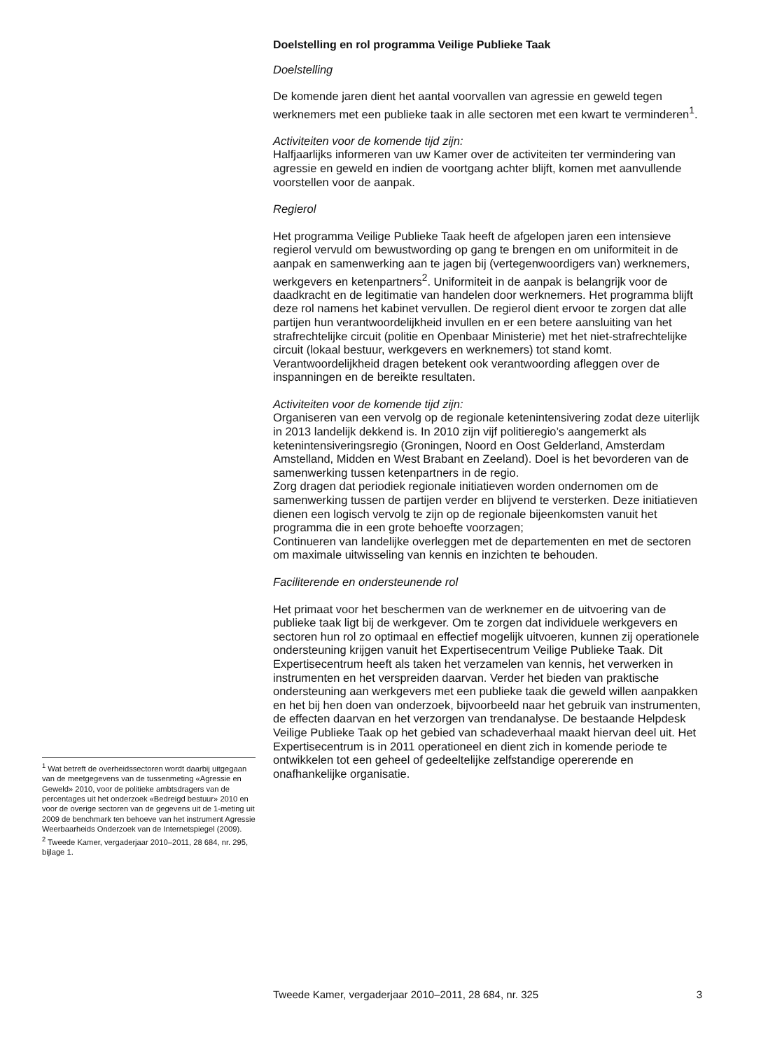Doelstelling en rol programma Veilige Publieke Taak
Doelstelling
De komende jaren dient het aantal voorvallen van agressie en geweld tegen werknemers met een publieke taak in alle sectoren met een kwart te verminderen<sup>1</sup>.
Activiteiten voor de komende tijd zijn:
Halfjaarlijks informeren van uw Kamer over de activiteiten ter vermindering van agressie en geweld en indien de voortgang achter blijft, komen met aanvullende voorstellen voor de aanpak.
Regierol
Het programma Veilige Publieke Taak heeft de afgelopen jaren een intensieve regierol vervuld om bewustwording op gang te brengen en om uniformiteit in de aanpak en samenwerking aan te jagen bij (vertegenwoordigers van) werknemers, werkgevers en ketenpartners<sup>2</sup>. Uniformiteit in de aanpak is belangrijk voor de daadkracht en de legitimatie van handelen door werknemers. Het programma blijft deze rol namens het kabinet vervullen. De regierol dient ervoor te zorgen dat alle partijen hun verantwoordelijkheid invullen en er een betere aansluiting van het strafrechtelijke circuit (politie en Openbaar Ministerie) met het niet-strafrechtelijke circuit (lokaal bestuur, werkgevers en werknemers) tot stand komt. Verantwoordelijkheid dragen betekent ook verantwoording afleggen over de inspanningen en de bereikte resultaten.
Activiteiten voor de komende tijd zijn:
Organiseren van een vervolg op de regionale ketenintensivering zodat deze uiterlijk in 2013 landelijk dekkend is. In 2010 zijn vijf politieregio’s aangemerkt als ketenintensiveringsregio (Groningen, Noord en Oost Gelderland, Amsterdam Amstelland, Midden en West Brabant en Zeeland). Doel is het bevorderen van de samenwerking tussen ketenpartners in de regio.
Zorg dragen dat periodiek regionale initiatieven worden ondernomen om de samenwerking tussen de partijen verder en blijvend te versterken. Deze initiatieven dienen een logisch vervolg te zijn op de regionale bijeenkomsten vanuit het programma die in een grote behoefte voorzagen;
Continueren van landelijke overleggen met de departementen en met de sectoren om maximale uitwisseling van kennis en inzichten te behouden.
Faciliterende en ondersteunende rol
Het primaat voor het beschermen van de werknemer en de uitvoering van de publieke taak ligt bij de werkgever. Om te zorgen dat individuele werkgevers en sectoren hun rol zo optimaal en effectief mogelijk uitvoeren, kunnen zij operationele ondersteuning krijgen vanuit het Expertisecentrum Veilige Publieke Taak. Dit Expertisecentrum heeft als taken het verzamelen van kennis, het verwerken in instrumenten en het verspreiden daarvan. Verder het bieden van praktische ondersteuning aan werkgevers met een publieke taak die geweld willen aanpakken en het bij hen doen van onderzoek, bijvoorbeeld naar het gebruik van instrumenten, de effecten daarvan en het verzorgen van trendanalyse. De bestaande Helpdesk Veilige Publieke Taak op het gebied van schadeverhaal maakt hiervan deel uit. Het Expertisecentrum is in 2011 operationeel en dient zich in komende periode te ontwikkelen tot een geheel of gedeeltelijke zelfstandige opererende en onafhankelijke organisatie.
<sup>1</sup> Wat betreft de overheidssectoren wordt daarbij uitgegaan van de meetgegevens van de tussenmeting «Agressie en Geweld» 2010, voor de politieke ambtsdragers van de percentages uit het onderzoek «Bedreigd bestuur» 2010 en voor de overige sectoren van de gegevens uit de 1-meting uit 2009 de benchmark ten behoeve van het instrument Agressie Weerbaarheids Onderzoek van de Internetspiegel (2009).
<sup>2</sup> Tweede Kamer, vergaderjaar 2010–2011, 28 684, nr. 295, bijlage 1.
Tweede Kamer, vergaderjaar 2010–2011, 28 684, nr. 325 3